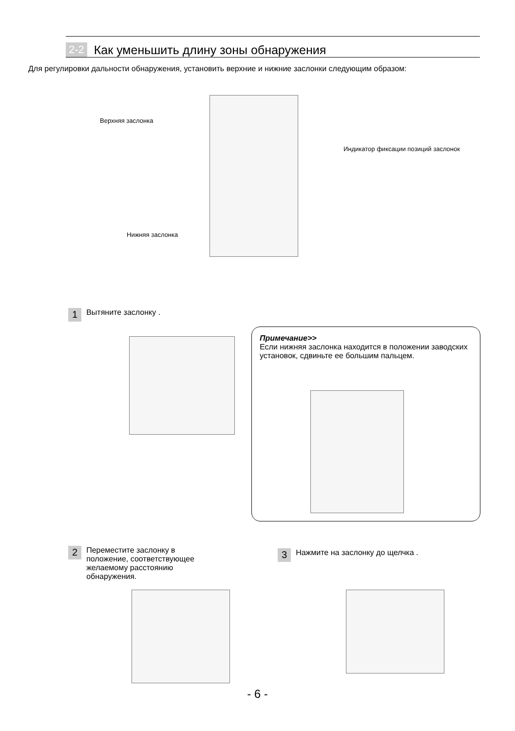2-2 Как уменьшить длину зоны обнаружения
Для регулировки дальности обнаружения, установить верхние и нижние заслонки следующим образом:
Верхняя заслонка
Индикатор фиксации позиций заслонок
Нижняя заслонка
1 Вытяните заслонку .
Примечание>>
Если нижняя заслонка находится в положении заводских установок, сдвиньте ее большим пальцем.
2 Переместите заслонку в
положение, соответствующее
желаемому расстоянию
обнаружения.
3 Нажмите на заслонку до щелчка .
- 6 -